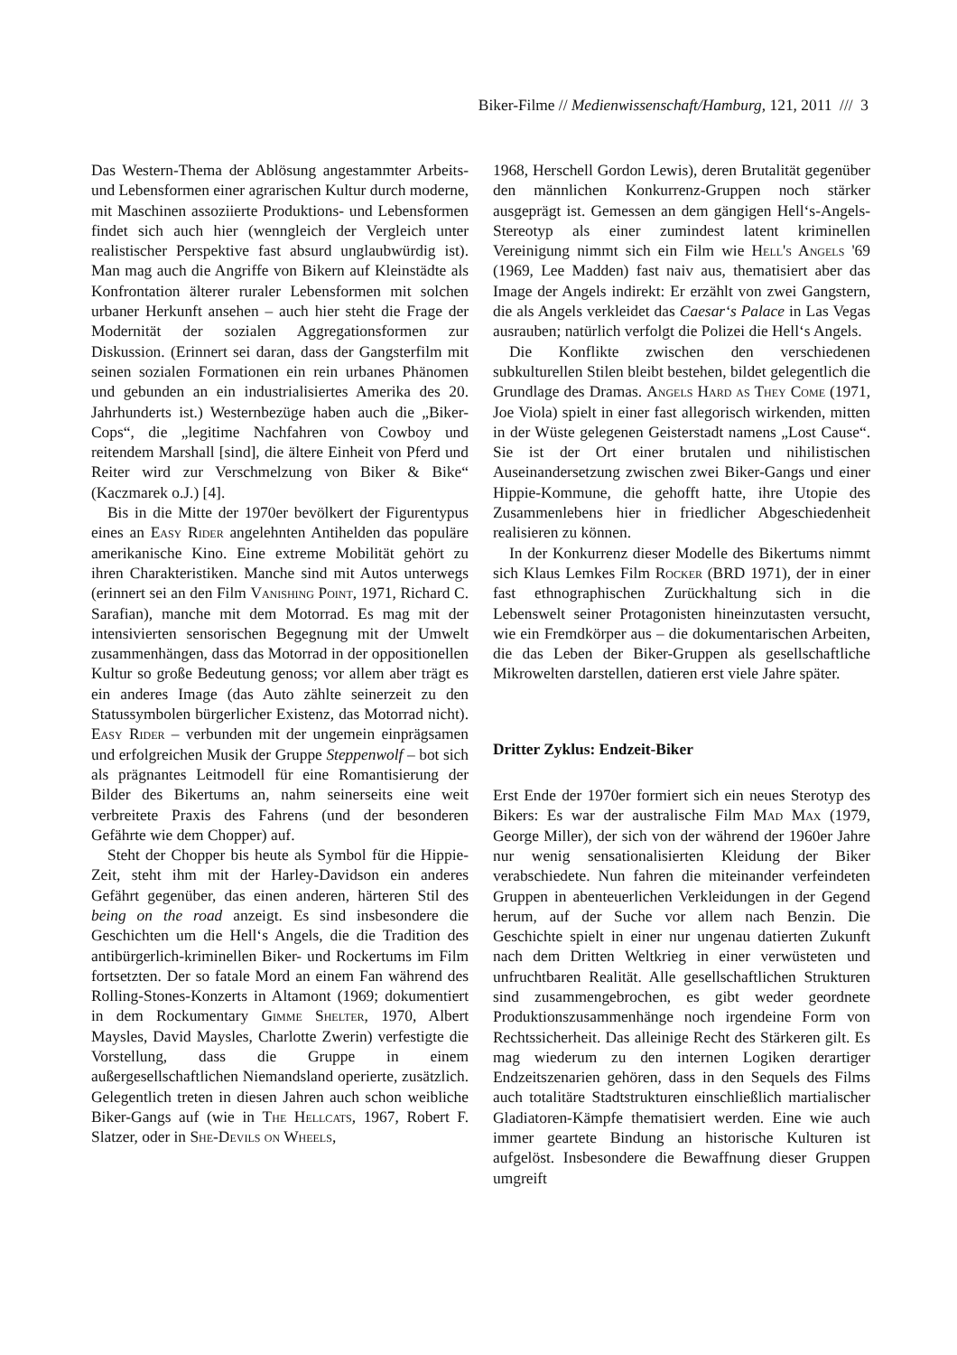Biker-Filme // Medienwissenschaft/Hamburg, 121, 2011 /// 3
Das Western-Thema der Ablösung angestammter Arbeits- und Lebensformen einer agrarischen Kultur durch moderne, mit Maschinen assoziierte Produktions- und Lebensformen findet sich auch hier (wenngleich der Vergleich unter realistischer Perspektive fast absurd unglaubwürdig ist). Man mag auch die Angriffe von Bikern auf Kleinstädte als Konfrontation älterer ruraler Lebensformen mit solchen urbaner Herkunft ansehen – auch hier steht die Frage der Modernität der sozialen Aggregationsformen zur Diskussion. (Erinnert sei daran, dass der Gangsterfilm mit seinen sozialen Formationen ein rein urbanes Phänomen und gebunden an ein industrialisiertes Amerika des 20. Jahrhunderts ist.) Westernbezüge haben auch die „Biker-Cops“, die „legitime Nachfahren von Cowboy und reitendem Marshall [sind], die ältere Einheit von Pferd und Reiter wird zur Verschmelzung von Biker & Bike“ (Kaczmarek o.J.) [4].
Bis in die Mitte der 1970er bevölkert der Figurentypus eines an Easy Rider angelehnten Antihelden das populäre amerikanische Kino. Eine extreme Mobilität gehört zu ihren Charakteristiken. Manche sind mit Autos unterwegs (erinnert sei an den Film Vanishing Point, 1971, Richard C. Sarafian), manche mit dem Motorrad. Es mag mit der intensivierten sensorischen Begegnung mit der Umwelt zusammenhängen, dass das Motorrad in der oppositionellen Kultur so große Bedeutung genoss; vor allem aber trägt es ein anderes Image (das Auto zählte seinerzeit zu den Statussymbolen bürgerlicher Existenz, das Motorrad nicht). Easy Rider – verbunden mit der ungemein einprägsamen und erfolgreichen Musik der Gruppe Steppenwolf – bot sich als prägnantes Leitmodell für eine Romantisierung der Bilder des Bikertums an, nahm seinerseits eine weit verbreitete Praxis des Fahrens (und der besonderen Gefährte wie dem Chopper) auf.
Steht der Chopper bis heute als Symbol für die Hippie-Zeit, steht ihm mit der Harley-Davidson ein anderes Gefährt gegenüber, das einen anderen, härteren Stil des being on the road anzeigt. Es sind insbesondere die Geschichten um die Hell‘s Angels, die die Tradition des antibürgerlich-kriminellen Biker- und Rockertums im Film fortsetzten. Der so fatale Mord an einem Fan während des Rolling-Stones-Konzerts in Altamont (1969; dokumentiert in dem Rockumentary Gimme Shelter, 1970, Albert Maysles, David Maysles, Charlotte Zwerin) verfestigte die Vorstellung, dass die Gruppe in einem außergesellschaftlichen Niemandsland operierte, zusätzlich. Gelegentlich treten in diesen Jahren auch schon weibliche Biker-Gangs auf (wie in The Hellcats, 1967, Robert F. Slatzer, oder in She-Devils on Wheels,
1968, Herschell Gordon Lewis), deren Brutalität gegenüber den männlichen Konkurrenz-Gruppen noch stärker ausgeprägt ist. Gemessen an dem gängigen Hell‘s-Angels-Stereotyp als einer zumindest latent kriminellen Vereinigung nimmt sich ein Film wie Hell's Angels '69 (1969, Lee Madden) fast naiv aus, thematisiert aber das Image der Angels indirekt: Er erzählt von zwei Gangstern, die als Angels verkleidet das Caesar‘s Palace in Las Vegas ausrauben; natürlich verfolgt die Polizei die Hell‘s Angels.
Die Konflikte zwischen den verschiedenen subkulturellen Stilen bleibt bestehen, bildet gelegentlich die Grundlage des Dramas. Angels Hard as They Come (1971, Joe Viola) spielt in einer fast allegorisch wirkenden, mitten in der Wüste gelegenen Geisterstadt namens „Lost Cause“. Sie ist der Ort einer brutalen und nihilistischen Auseinandersetzung zwischen zwei Biker-Gangs und einer Hippie-Kommune, die gehofft hatte, ihre Utopie des Zusammenlebens hier in friedlicher Abgeschiedenheit realisieren zu können.
In der Konkurrenz dieser Modelle des Bikertums nimmt sich Klaus Lemkes Film Rocker (BRD 1971), der in einer fast ethnographischen Zurückhaltung sich in die Lebenswelt seiner Protagonisten hineinzutasten versucht, wie ein Fremdkörper aus – die dokumentarischen Arbeiten, die das Leben der Biker-Gruppen als gesellschaftliche Mikrowelten darstellen, datieren erst viele Jahre später.
Dritter Zyklus: Endzeit-Biker
Erst Ende der 1970er formiert sich ein neues Sterotyp des Bikers: Es war der australische Film Mad Max (1979, George Miller), der sich von der während der 1960er Jahre nur wenig sensationalisierten Kleidung der Biker verabschiedete. Nun fahren die miteinander verfeindeten Gruppen in abenteuerlichen Verkleidungen in der Gegend herum, auf der Suche vor allem nach Benzin. Die Geschichte spielt in einer nur ungenau datierten Zukunft nach dem Dritten Weltkrieg in einer verwüsteten und unfruchtbaren Realität. Alle gesellschaftlichen Strukturen sind zusammengebrochen, es gibt weder geordnete Produktionszusammenhänge noch irgendeine Form von Rechtssicherheit. Das alleinige Recht des Stärkeren gilt. Es mag wiederum zu den internen Logiken derartiger Endzeitszenarien gehören, dass in den Sequels des Films auch totalitäre Stadtstrukturen einschließlich martialischer Gladiatoren-Kämpfe thematisiert werden. Eine wie auch immer geartete Bindung an historische Kulturen ist aufgelöst. Insbesondere die Bewaffnung dieser Gruppen umgreift